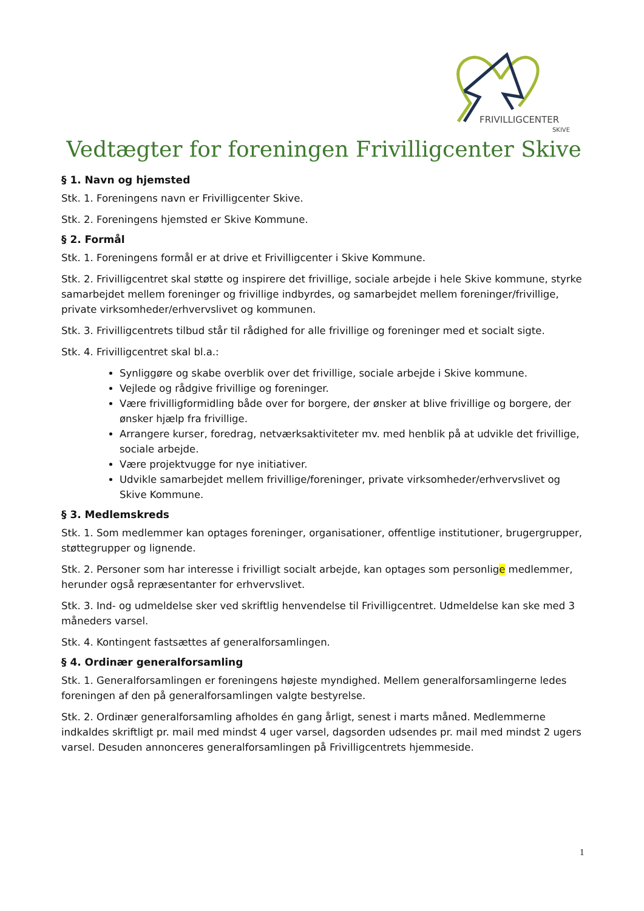FRIVILLIGCENTER
SKIVE
Vedtægter for foreningen Frivilligcenter Skive
§ 1. Navn og hjemsted
Stk. 1. Foreningens navn er Frivilligcenter Skive.
Stk. 2. Foreningens hjemsted er Skive Kommune.
§ 2. Formål
Stk. 1. Foreningens formål er at drive et Frivilligcenter i Skive Kommune.
Stk. 2. Frivilligcentret skal støtte og inspirere det frivillige, sociale arbejde i hele Skive kommune, styrke samarbejdet mellem foreninger og frivillige indbyrdes, og samarbejdet mellem foreninger/frivillige, private virksomheder/erhvervslivet og kommunen.
Stk. 3. Frivilligcentrets tilbud står til rådighed for alle frivillige og foreninger med et socialt sigte.
Stk. 4. Frivilligcentret skal bl.a.:
Synliggøre og skabe overblik over det frivillige, sociale arbejde i Skive kommune.
Vejlede og rådgive frivillige og foreninger.
Være frivilligformidling både over for borgere, der ønsker at blive frivillige og borgere, der ønsker hjælp fra frivillige.
Arrangere kurser, foredrag, netværksaktiviteter mv. med henblik på at udvikle det frivillige, sociale arbejde.
Være projektvugge for nye initiativer.
Udvikle samarbejdet mellem frivillige/foreninger, private virksomheder/erhvervslivet og Skive Kommune.
§ 3. Medlemskreds
Stk. 1. Som medlemmer kan optages foreninger, organisationer, offentlige institutioner, brugergrupper, støttegrupper og lignende.
Stk. 2. Personer som har interesse i frivilligt socialt arbejde, kan optages som personlige medlemmer, herunder også repræsentanter for erhvervslivet.
Stk. 3. Ind- og udmeldelse sker ved skriftlig henvendelse til Frivilligcentret. Udmeldelse kan ske med 3 måneders varsel.
Stk. 4. Kontingent fastsættes af generalforsamlingen.
§ 4. Ordinær generalforsamling
Stk. 1. Generalforsamlingen er foreningens højeste myndighed. Mellem generalforsamlingerne ledes foreningen af den på generalforsamlingen valgte bestyrelse.
Stk. 2. Ordinær generalforsamling afholdes én gang årligt, senest i marts måned. Medlemmerne indkaldes skriftligt pr. mail med mindst 4 uger varsel, dagsorden udsendes pr. mail med mindst 2 ugers varsel. Desuden annonceres generalforsamlingen på Frivilligcentrets hjemmeside.
1